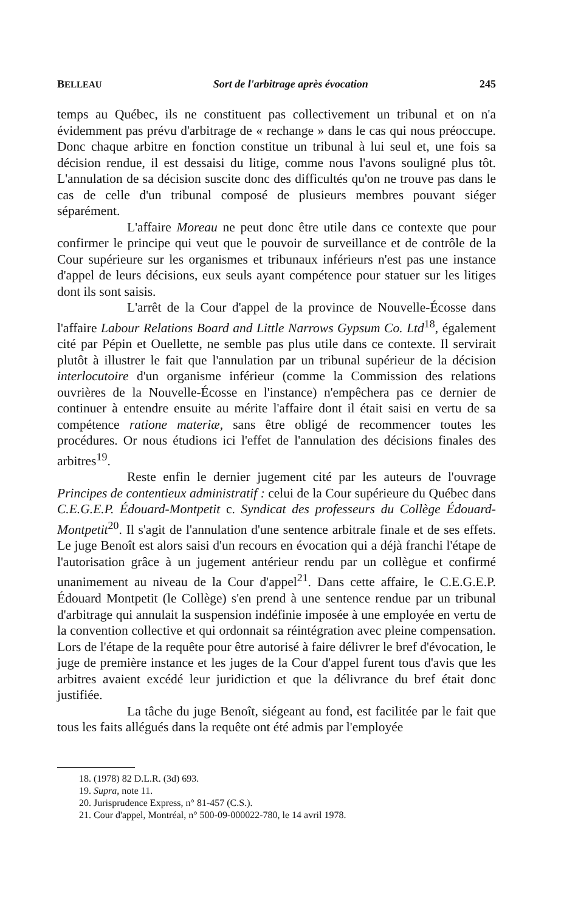BELLEAU Sort de l'arbitrage après évocation 245
temps au Québec, ils ne constituent pas collectivement un tribunal et on n'a évidemment pas prévu d'arbitrage de « rechange » dans le cas qui nous préoccupe. Donc chaque arbitre en fonction constitue un tribunal à lui seul et, une fois sa décision rendue, il est dessaisi du litige, comme nous l'avons souligné plus tôt. L'annulation de sa décision suscite donc des difficultés qu'on ne trouve pas dans le cas de celle d'un tribunal composé de plusieurs membres pouvant siéger séparément.
L'affaire Moreau ne peut donc être utile dans ce contexte que pour confirmer le principe qui veut que le pouvoir de surveillance et de contrôle de la Cour supérieure sur les organismes et tribunaux inférieurs n'est pas une instance d'appel de leurs décisions, eux seuls ayant compétence pour statuer sur les litiges dont ils sont saisis.
L'arrêt de la Cour d'appel de la province de Nouvelle-Écosse dans l'affaire Labour Relations Board and Little Narrows Gypsum Co. Ltd<sup>18</sup>, également cité par Pépin et Ouellette, ne semble pas plus utile dans ce contexte. Il servirait plutôt à illustrer le fait que l'annulation par un tribunal supérieur de la décision interlocutoire d'un organisme inférieur (comme la Commission des relations ouvrières de la Nouvelle-Écosse en l'instance) n'empêchera pas ce dernier de continuer à entendre ensuite au mérite l'affaire dont il était saisi en vertu de sa compétence ratione materiæ, sans être obligé de recommencer toutes les procédures. Or nous étudions ici l'effet de l'annulation des décisions finales des arbitres<sup>19</sup>.
Reste enfin le dernier jugement cité par les auteurs de l'ouvrage Principes de contentieux administratif : celui de la Cour supérieure du Québec dans C.E.G.E.P. Édouard-Montpetit c. Syndicat des professeurs du Collège Édouard-Montpetit<sup>20</sup>. Il s'agit de l'annulation d'une sentence arbitrale finale et de ses effets. Le juge Benoît est alors saisi d'un recours en évocation qui a déjà franchi l'étape de l'autorisation grâce à un jugement antérieur rendu par un collègue et confirmé unanimement au niveau de la Cour d'appel<sup>21</sup>. Dans cette affaire, le C.E.G.E.P. Édouard Montpetit (le Collège) s'en prend à une sentence rendue par un tribunal d'arbitrage qui annulait la suspension indéfinie imposée à une employée en vertu de la convention collective et qui ordonnait sa réintégration avec pleine compensation. Lors de l'étape de la requête pour être autorisé à faire délivrer le bref d'évocation, le juge de première instance et les juges de la Cour d'appel furent tous d'avis que les arbitres avaient excédé leur juridiction et que la délivrance du bref était donc justifiée.
La tâche du juge Benoît, siégeant au fond, est facilitée par le fait que tous les faits allégués dans la requête ont été admis par l'employée
18. (1978) 82 D.L.R. (3d) 693.
19. Supra, note 11.
20. Jurisprudence Express, n° 81-457 (C.S.).
21. Cour d'appel, Montréal, n° 500-09-000022-780, le 14 avril 1978.